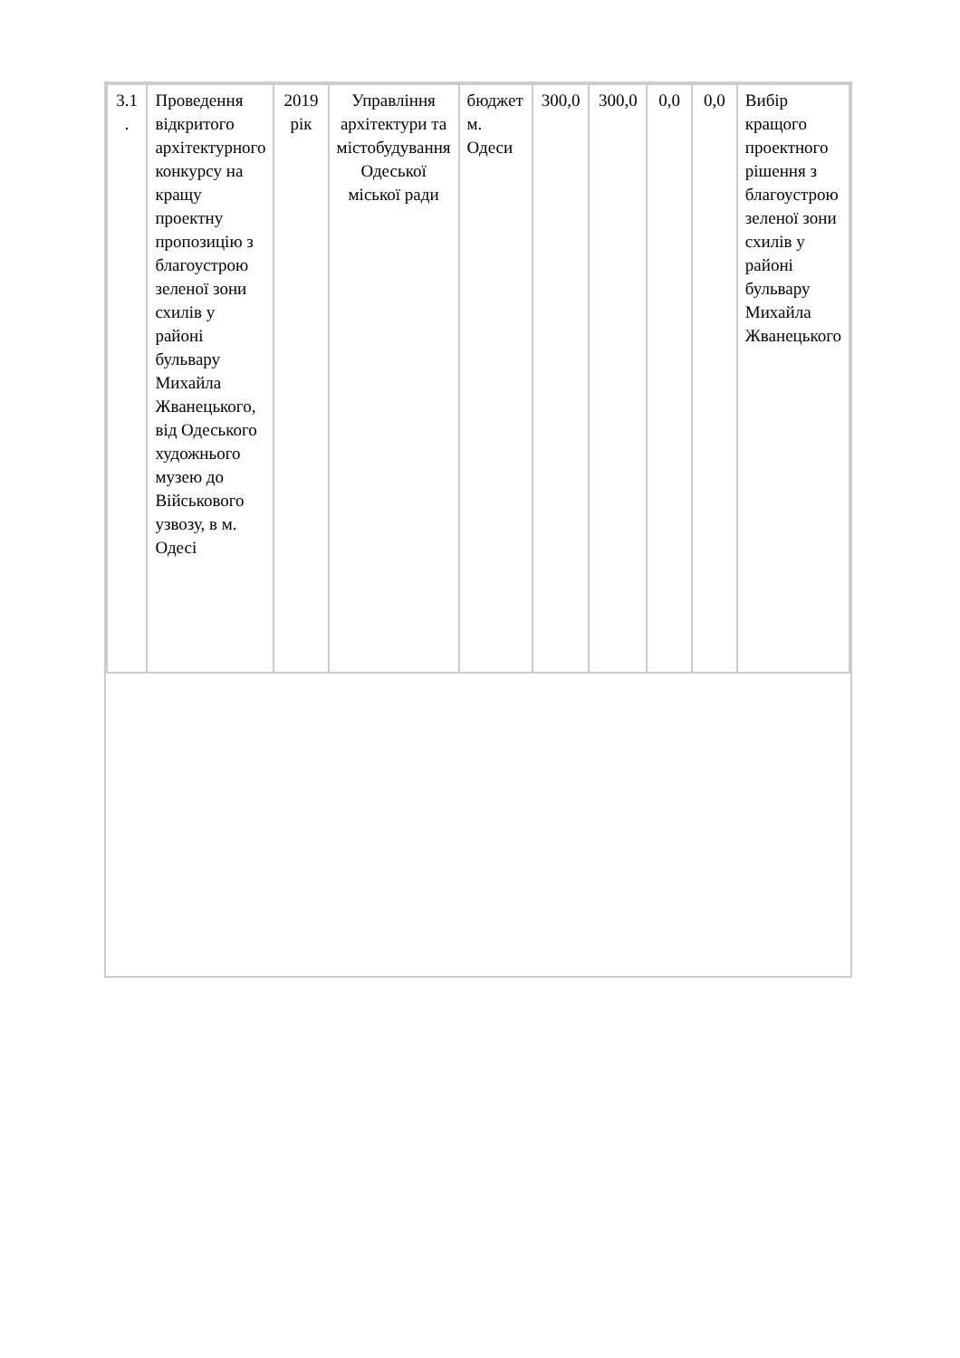| 3.1 . | Проведення відкритого архітектурного конкурсу на кращу проектну пропозицію з благоустрою зеленої зони схилів у районі бульвару Михайла Жванецького, від Одеського художнього музею до Військового узвозу, в м. Одесі | 2019 рік | Управління архітектури та містобудування Одеської міської ради | бюджет м. Одеси | 300,0 | 300,0 | 0,0 | 0,0 | Вибір кращого проектного рішення з благоустрою зеленої зони схилів у районі бульвару Михайла Жванецького |